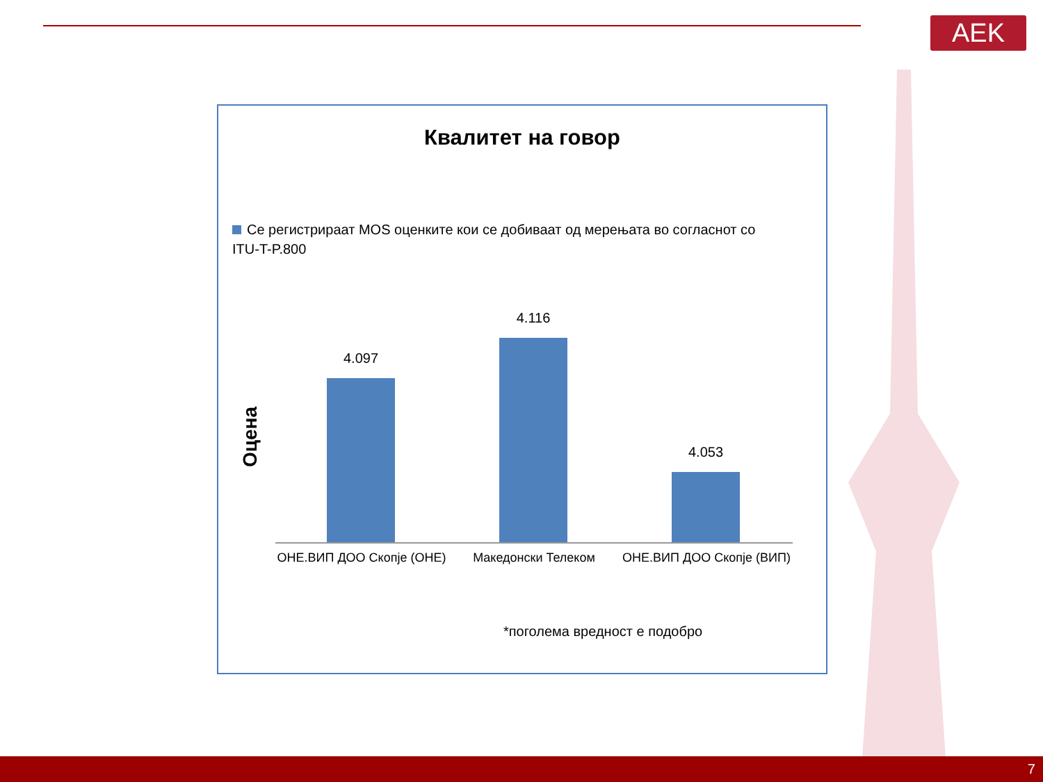AEK
Квалитет на говор
Се регистрираат MOS оценките кои се добиваат од мерењата во согласнот со ITU-T-P.800
Оцена
4.097
4.116
4.053
ОНЕ.ВИП ДОО Скопје (ОНЕ) Македонски Телеком ОНЕ.ВИП ДОО Скопје (ВИП)
*поголема вредност е подобро
7